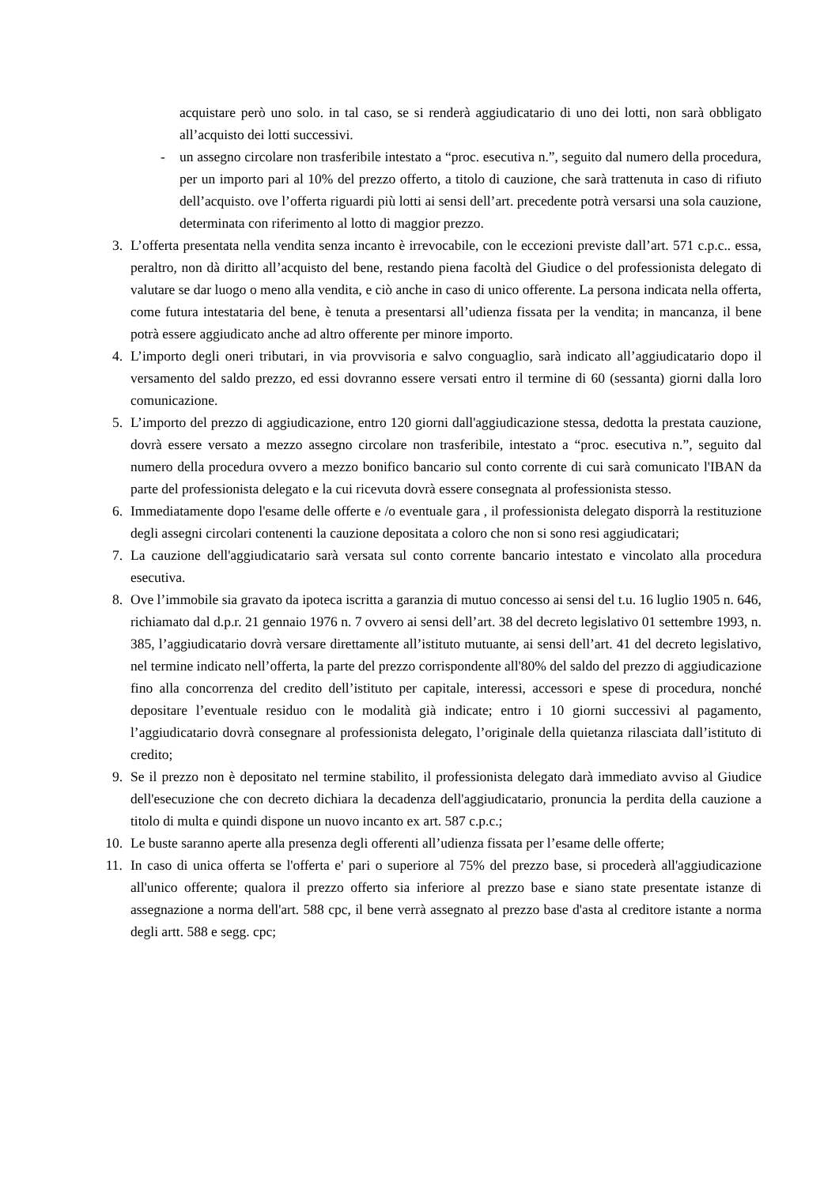acquistare però uno solo. in tal caso, se si renderà aggiudicatario di uno dei lotti, non sarà obbligato all’acquisto dei lotti successivi.
- un assegno circolare non trasferibile intestato a “proc. esecutiva n.”, seguito dal numero della procedura, per un importo pari al 10% del prezzo offerto, a titolo di cauzione, che sarà trattenuta in caso di rifiuto dell’acquisto. ove l’offerta riguardi più lotti ai sensi dell’art. precedente potrà versarsi una sola cauzione, determinata con riferimento al lotto di maggior prezzo.
3. L’offerta presentata nella vendita senza incanto è irrevocabile, con le eccezioni previste dall’art. 571 c.p.c.. essa, peraltro, non dà diritto all’acquisto del bene, restando piena facoltà del Giudice o del professionista delegato di valutare se dar luogo o meno alla vendita, e ciò anche in caso di unico offerente. La persona indicata nella offerta, come futura intestataria del bene, è tenuta a presentarsi all’udienza fissata per la vendita; in mancanza, il bene potrà essere aggiudicato anche ad altro offerente per minore importo.
4. L’importo degli oneri tributari, in via provvisoria e salvo conguaglio, sarà indicato all’aggiudicatario dopo il versamento del saldo prezzo, ed essi dovranno essere versati entro il termine di 60 (sessanta) giorni dalla loro comunicazione.
5. L’importo del prezzo di aggiudicazione, entro 120 giorni dall'aggiudicazione stessa, dedotta la prestata cauzione, dovrà essere versato a mezzo assegno circolare non trasferibile, intestato a “proc. esecutiva n.”, seguito dal numero della procedura ovvero a mezzo bonifico bancario sul conto corrente di cui sarà comunicato l'IBAN da parte del professionista delegato e la cui ricevuta dovrà essere consegnata al professionista stesso.
6. Immediatamente dopo l'esame delle offerte e /o eventuale gara , il professionista delegato disporrà la restituzione degli assegni circolari contenenti la cauzione depositata a coloro che non si sono resi aggiudicatari;
7. La cauzione dell'aggiudicatario sarà versata sul conto corrente bancario intestato e vincolato alla procedura esecutiva.
8. Ove l’immobile sia gravato da ipoteca iscritta a garanzia di mutuo concesso ai sensi del t.u. 16 luglio 1905 n. 646, richiamato dal d.p.r. 21 gennaio 1976 n. 7 ovvero ai sensi dell’art. 38 del decreto legislativo 01 settembre 1993, n. 385, l’aggiudicatario dovrà versare direttamente all’istituto mutuante, ai sensi dell’art. 41 del decreto legislativo, nel termine indicato nell’offerta, la parte del prezzo corrispondente all'80% del saldo del prezzo di aggiudicazione fino alla concorrenza del credito dell’istituto per capitale, interessi, accessori e spese di procedura, nonché depositare l’eventuale residuo con le modalità già indicate; entro i 10 giorni successivi al pagamento, l’aggiudicatario dovrà consegnare al professionista delegato, l’originale della quietanza rilasciata dall’istituto di credito;
9. Se il prezzo non è depositato nel termine stabilito, il professionista delegato darà immediato avviso al Giudice dell'esecuzione che con decreto dichiara la decadenza dell'aggiudicatario, pronuncia la perdita della cauzione a titolo di multa e quindi dispone un nuovo incanto ex art. 587 c.p.c.;
10. Le buste saranno aperte alla presenza degli offerenti all’udienza fissata per l’esame delle offerte;
11. In caso di unica offerta se l'offerta e' pari o superiore al 75% del prezzo base, si procederà all'aggiudicazione all'unico offerente; qualora il prezzo offerto sia inferiore al prezzo base e siano state presentate istanze di assegnazione a norma dell'art. 588 cpc, il bene verrà assegnato al prezzo base d'asta al creditore istante a norma degli artt. 588 e segg. cpc;